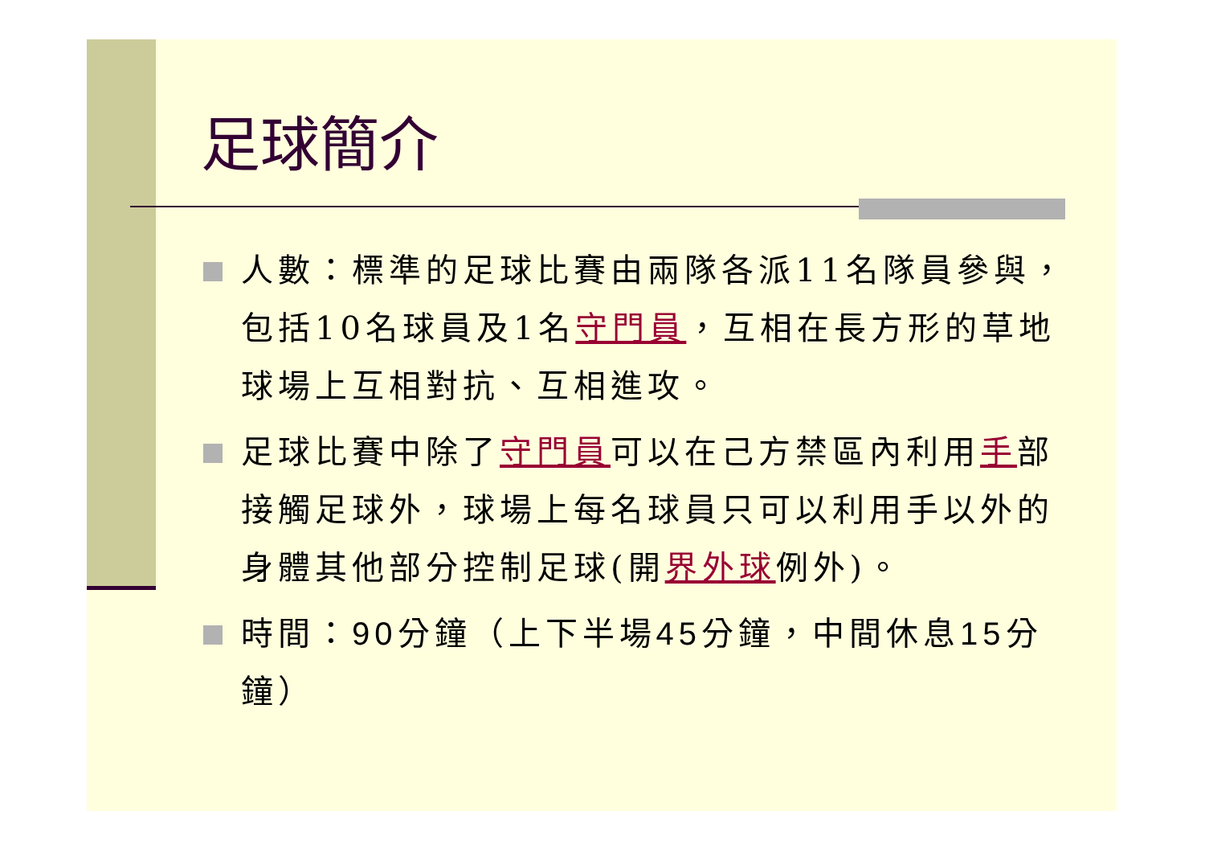足球簡介
人數：標準的足球比賽由兩隊各派11名隊員參與，包括10名球員及1名守門員，互相在長方形的草地球場上互相對抗、互相進攻。
足球比賽中除了守門員可以在己方禁區內利用手部接觸足球外，球場上每名球員只可以利用手以外的身體其他部分控制足球(開界外球例外)。
時間：90分鐘（上下半場45分鐘，中間休息15分鐘）